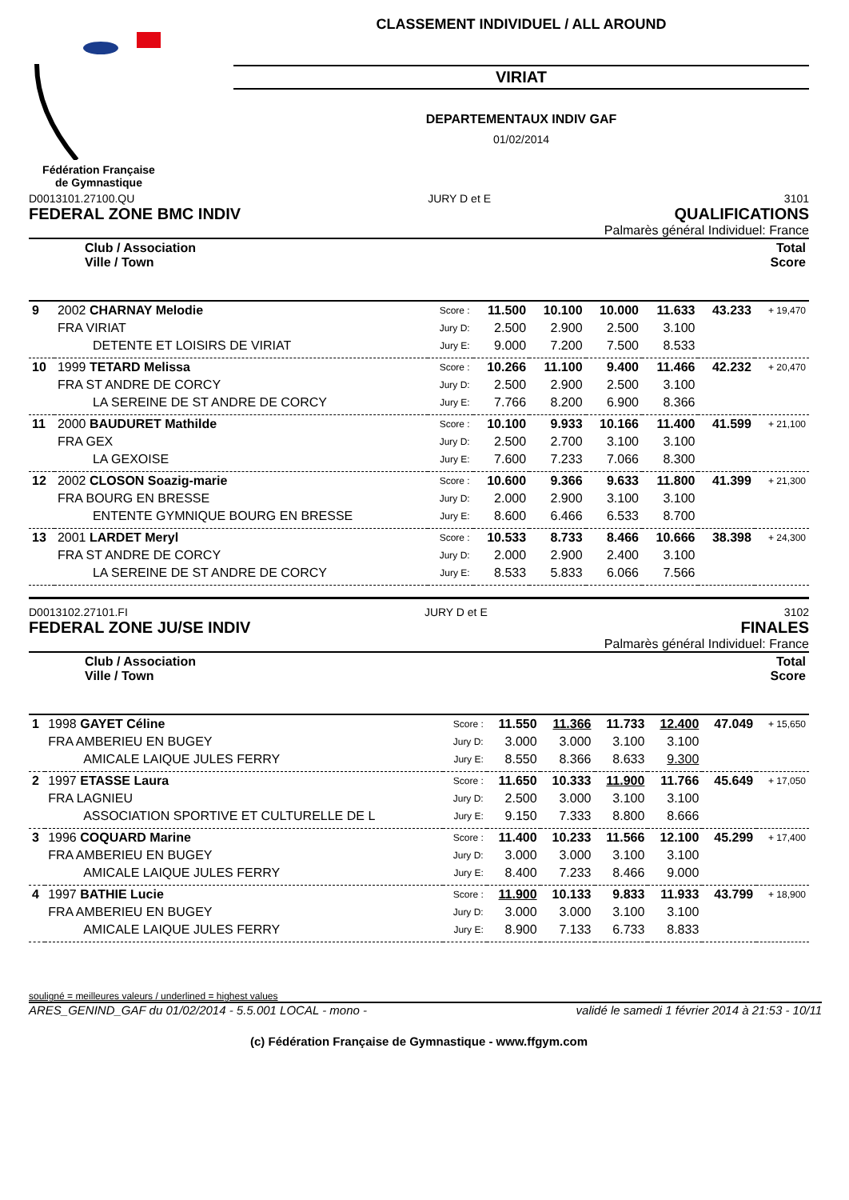Fédération Française
de Gymnastique
CLASSEMENT INDIVIDUEL / ALL AROUND
VIRIAT
DEPARTEMENTAUX INDIV GAF
01/02/2014
D0013101.27100.QU JURY D et E 3101
FEDERAL ZONE BMC INDIV QUALIFICATIONS
Palmarès général Individuel: France
| Club / Association Ville / Town | Total Score |
| 9 | 2002 CHARNAY Melodie | Score : | 11.500 | 10.100 | 10.000 | 11.633 | 43.233 | + 19,470 |
| | FRA VIRIAT | Jury D: | 2.500 | 2.900 | 2.500 | 3.100 | | |
| | DETENTE ET LOISIRS DE VIRIAT | Jury E: | 9.000 | 7.200 | 7.500 | 8.533 | | |
| 10 | 1999 TETARD Melissa | Score : | 10.266 | 11.100 | 9.400 | 11.466 | 42.232 | + 20,470 |
| | FRA ST ANDRE DE CORCY | Jury D: | 2.500 | 2.900 | 2.500 | 3.100 | | |
| | LA SEREINE DE ST ANDRE DE CORCY | Jury E: | 7.766 | 8.200 | 6.900 | 8.366 | | |
| 11 | 2000 BAUDURET Mathilde | Score : | 10.100 | 9.933 | 10.166 | 11.400 | 41.599 | + 21,100 |
| | FRA GEX | Jury D: | 2.500 | 2.700 | 3.100 | 3.100 | | |
| | LA GEXOISE | Jury E: | 7.600 | 7.233 | 7.066 | 8.300 | | |
| 12 | 2002 CLOSON Soazig-marie | Score : | 10.600 | 9.366 | 9.633 | 11.800 | 41.399 | + 21,300 |
| | FRA BOURG EN BRESSE | Jury D: | 2.000 | 2.900 | 3.100 | 3.100 | | |
| | ENTENTE GYMNIQUE BOURG EN BRESSE | Jury E: | 8.600 | 6.466 | 6.533 | 8.700 | | |
| 13 | 2001 LARDET Meryl | Score : | 10.533 | 8.733 | 8.466 | 10.666 | 38.398 | + 24,300 |
| | FRA ST ANDRE DE CORCY | Jury D: | 2.000 | 2.900 | 2.400 | 3.100 | | |
| | LA SEREINE DE ST ANDRE DE CORCY | Jury E: | 8.533 | 5.833 | 6.066 | 7.566 | | |
D0013102.27101.FI JURY D et E 3102
FEDERAL ZONE JU/SE INDIV FINALES
Palmarès général Individuel: France
| Club / Association Ville / Town | Total Score |
| 1 | 1998 GAYET Céline | Score : | 11.550 | 11.366 | 11.733 | 12.400 | 47.049 | + 15,650 |
| | FRA AMBERIEU EN BUGEY | Jury D: | 3.000 | 3.000 | 3.100 | 3.100 | | |
| | AMICALE LAIQUE JULES FERRY | Jury E: | 8.550 | 8.366 | 8.633 | 9.300 | | |
| 2 | 1997 ETASSE Laura | Score : | 11.650 | 10.333 | 11.900 | 11.766 | 45.649 | + 17,050 |
| | FRA LAGNIEU | Jury D: | 2.500 | 3.000 | 3.100 | 3.100 | | |
| | ASSOCIATION SPORTIVE ET CULTURELLE DE L | Jury E: | 9.150 | 7.333 | 8.800 | 8.666 | | |
| 3 | 1996 COQUARD Marine | Score : | 11.400 | 10.233 | 11.566 | 12.100 | 45.299 | + 17,400 |
| | FRA AMBERIEU EN BUGEY | Jury D: | 3.000 | 3.000 | 3.100 | 3.100 | | |
| | AMICALE LAIQUE JULES FERRY | Jury E: | 8.400 | 7.233 | 8.466 | 9.000 | | |
| 4 | 1997 BATHIE Lucie | Score : | 11.900 | 10.133 | 9.833 | 11.933 | 43.799 | + 18,900 |
| | FRA AMBERIEU EN BUGEY | Jury D: | 3.000 | 3.000 | 3.100 | 3.100 | | |
| | AMICALE LAIQUE JULES FERRY | Jury E: | 8.900 | 7.133 | 6.733 | 8.833 | | |
souligné = meilleures valeurs / underlined = highest values
ARES_GENIND_GAF du 01/02/2014 - 5.5.001 LOCAL - mono - validé le samedi 1 février 2014 à 21:53 - 10/11
(c) Fédération Française de Gymnastique - www.ffgym.com